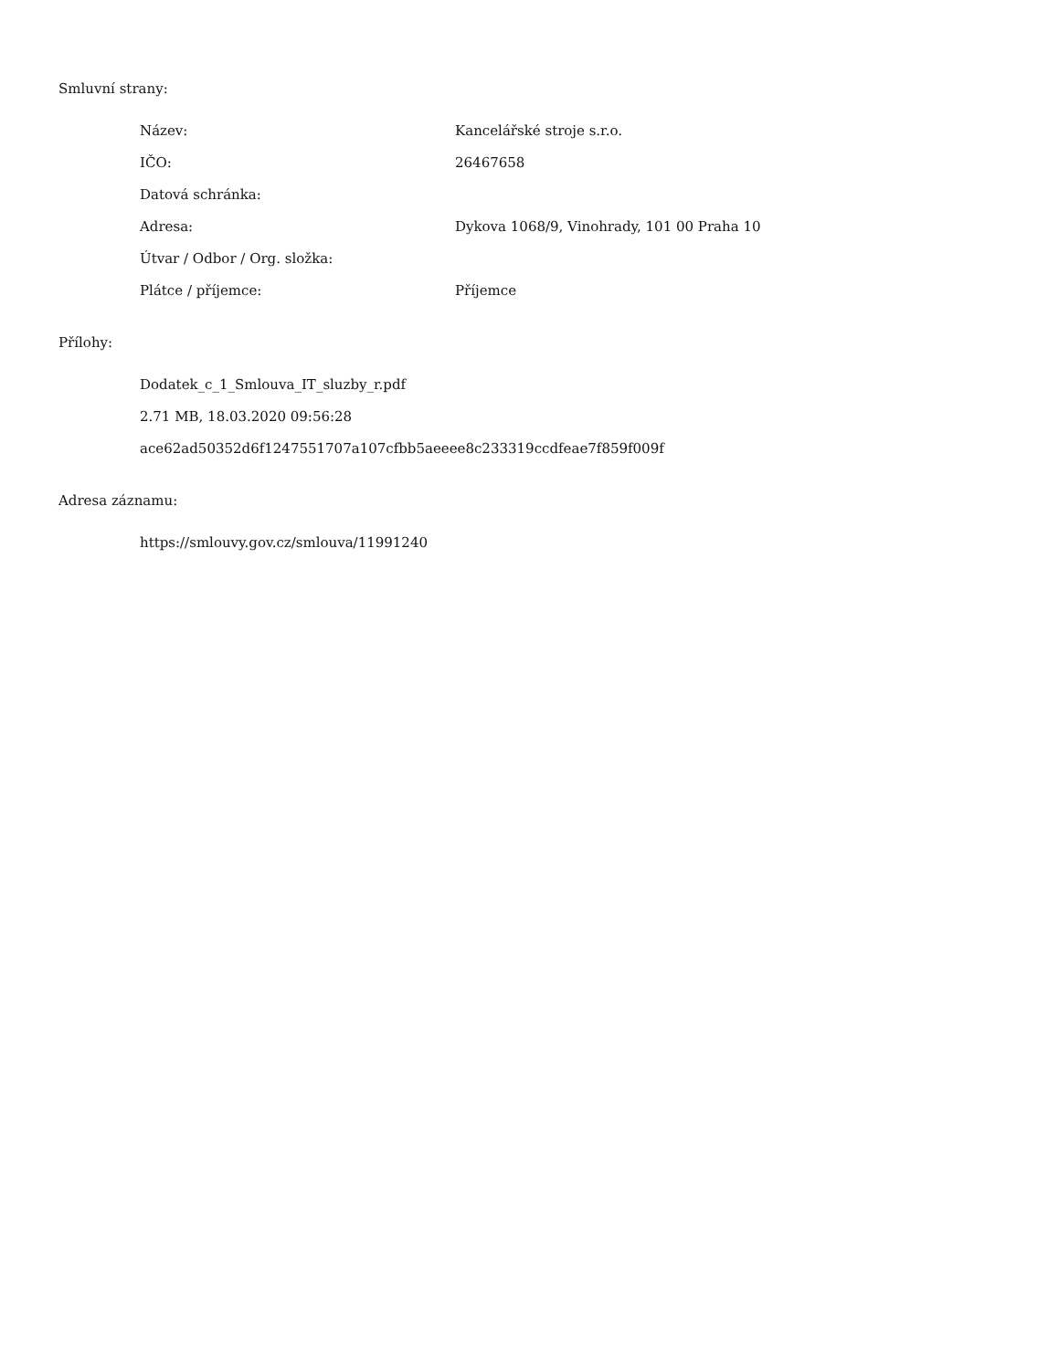Smluvní strany:
| Název: | Kancelářské stroje s.r.o. |
| IČO: | 26467658 |
| Datová schránka: | |
| Adresa: | Dykova 1068/9, Vinohrady, 101 00 Praha 10 |
| Útvar / Odbor / Org. složka: | |
| Plátce / příjemce: | Příjemce |
Přílohy:
Dodatek_c_1_Smlouva_IT_sluzby_r.pdf
2.71 MB, 18.03.2020 09:56:28
ace62ad50352d6f1247551707a107cfbb5aeeee8c233319ccdfeae7f859f009f
Adresa záznamu:
https://smlouvy.gov.cz/smlouva/11991240